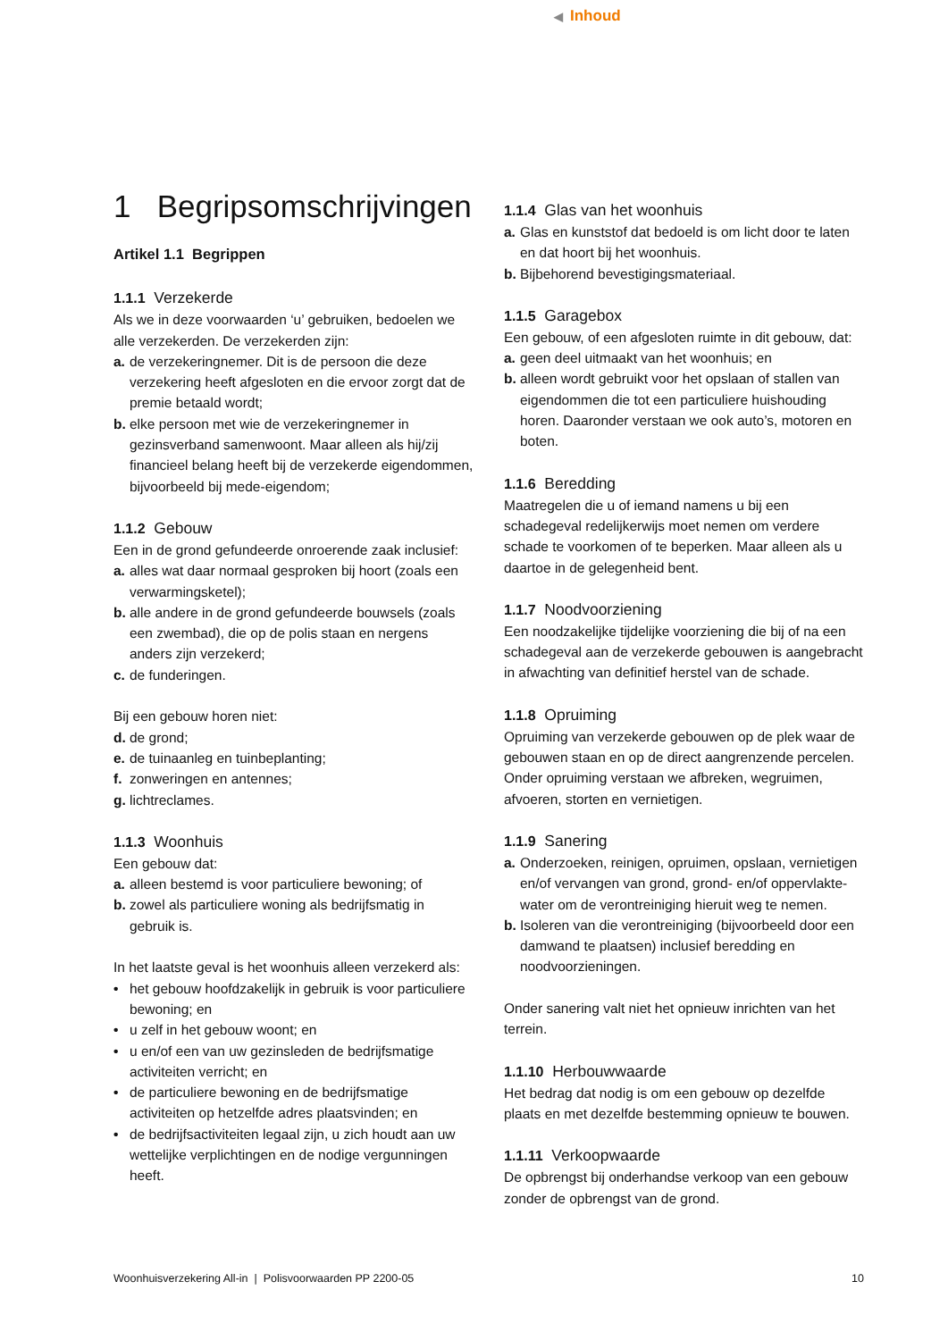◀ Inhoud
1 Begripsomschrijvingen
Artikel 1.1 Begrippen
1.1.1 Verzekerde
Als we in deze voorwaarden ‘u’ gebruiken, bedoelen we alle verzekerden. De verzekerden zijn:
a. de verzekeringnemer. Dit is de persoon die deze verzekering heeft afgesloten en die ervoor zorgt dat de premie betaald wordt;
b. elke persoon met wie de verzekeringnemer in gezinsverband samenwoont. Maar alleen als hij/zij financieel belang heeft bij de verzekerde eigendommen, bijvoorbeeld bij mede-eigendom;
1.1.2 Gebouw
Een in de grond gefundeerde onroerende zaak inclusief:
a. alles wat daar normaal gesproken bij hoort (zoals een verwarmingsketel);
b. alle andere in de grond gefundeerde bouwsels (zoals een zwembad), die op de polis staan en nergens anders zijn verzekerd;
c. de funderingen.
Bij een gebouw horen niet:
d. de grond;
e. de tuinaanleg en tuinbeplanting;
f. zonweringen en antennes;
g. lichtreclames.
1.1.3 Woonhuis
Een gebouw dat:
a. alleen bestemd is voor particuliere bewoning; of
b. zowel als particuliere woning als bedrijfsmatig in gebruik is.
In het laatste geval is het woonhuis alleen verzekerd als:
• het gebouw hoofdzakelijk in gebruik is voor particuliere bewoning; en
• u zelf in het gebouw woont; en
• u en/of een van uw gezinsleden de bedrijfsmatige activiteiten verricht; en
• de particuliere bewoning en de bedrijfsmatige activiteiten op hetzelfde adres plaatsvinden; en
• de bedrijfsactiviteiten legaal zijn, u zich houdt aan uw wettelijke verplichtingen en de nodige vergunningen heeft.
1.1.4 Glas van het woonhuis
a. Glas en kunststof dat bedoeld is om licht door te laten en dat hoort bij het woonhuis.
b. Bijbehorend bevestigingsmateriaal.
1.1.5 Garagebox
Een gebouw, of een afgesloten ruimte in dit gebouw, dat:
a. geen deel uitmaakt van het woonhuis; en
b. alleen wordt gebruikt voor het opslaan of stallen van eigendommen die tot een particuliere huishouding horen. Daaronder verstaan we ook auto’s, motoren en boten.
1.1.6 Beredding
Maatregelen die u of iemand namens u bij een schadegeval redelijkerwijs moet nemen om verdere schade te voorkomen of te beperken. Maar alleen als u daartoe in de gelegenheid bent.
1.1.7 Noodvoorziening
Een noodzakelijke tijdelijke voorziening die bij of na een schadegeval aan de verzekerde gebouwen is aangebracht in afwachting van definitief herstel van de schade.
1.1.8 Opruiming
Opruiming van verzekerde gebouwen op de plek waar de gebouwen staan en op de direct aangrenzende percelen. Onder opruiming verstaan we afbreken, wegruimen, afvoeren, storten en vernietigen.
1.1.9 Sanering
a. Onderzoeken, reinigen, opruimen, opslaan, vernietigen en/of vervangen van grond, grond- en/of oppervlakte-water om de verontreiniging hieruit weg te nemen.
b. Isoleren van die verontreiniging (bijvoorbeeld door een damwand te plaatsen) inclusief beredding en noodvoorzieningen.
Onder sanering valt niet het opnieuw inrichten van het terrein.
1.1.10 Herbouwwaarde
Het bedrag dat nodig is om een gebouw op dezelfde plaats en met dezelfde bestemming opnieuw te bouwen.
1.1.11 Verkoopwaarde
De opbrengst bij onderhandse verkoop van een gebouw zonder de opbrengst van de grond.
Woonhuisverzekering All-in | Polisvoorwaarden PP 2200-05 10